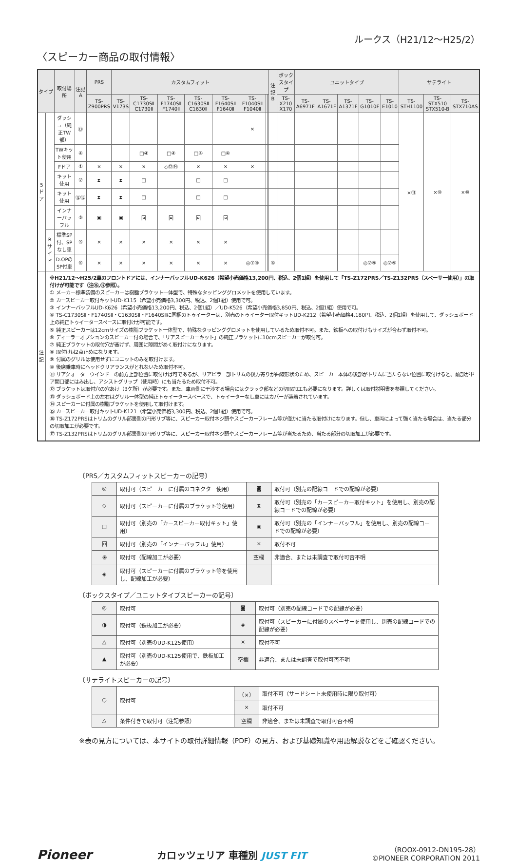ルークス（H21/12〜H25/2）
〈スピーカー商品の取付情報〉
| タイプ | | 取付場所 | 注記 A | PRS | カスタムフィット | | | | | | | | 注記 B | ボックスタイプ | ユニットタイプ | | | | | サテライト | | |
| --- | --- | --- | --- | --- | --- | --- | --- | --- | --- | --- | --- | --- | --- | --- | --- | --- | --- | --- | --- | --- | --- | --- |
| | | | | TS-Z900PRS | TS-V173S | TS-C1730SⅡ C1730Ⅱ | TS-F1740SⅡ F1740Ⅱ | TS-C1630SⅡ C1630Ⅱ | TS-F1640SⅡ F1640Ⅱ | TS-F1040SⅡ F1040Ⅱ | | | | TS-X210 X170 | TS-A6971F | TS-A1671F | TS-A1371F | TS-G1010F | TS-E1010 | TS-STH1100 | TS-STX510 STX510-B | TS-STX710AS |
| 5ドア | | ダッシュ（純正TW部） | ⑬ | | | | | | | × | | | | | | | | | | ×⑪ | ×⑩ | ×⑩ |
| | | TWキット使用 | ④ | | | □④ | □④ | □④ | □④ | | | | | | | | | | | | | |
| | | Fドア | ① | × | × | × | ◇⑫⑭ | × | × | × | | | | | | | | | | | | |
| | | キット使用 | ② | ⧗ | ⧗ | □ | | □ | □ | | | | | | | | | | | | | |
| | | キット使用 | ⑫⑮ | ⧗ | ⧗ | □ | | □ | □ | | | | | | | | | | | | | |
| | | インナーバッフル | ③ | ▣ | ▣ | 回 | 回 | 回 | 回 | | | | | | | | | | | | | |
| | Rサイド | 標準SP付、SPなし車 | ⑤ | × | × | × | × | × | × | | | | | | | | | | | | | |
| | | D.OPのSP付車 | ⑥ | × | × | × | × | × | × | ◎⑦⑧ | | | ⑥ | | | | | ◎⑦⑨ | ◎⑦⑨ | | | |
| 注記 | ※H21/12〜H25/2車のフロントドアには、インナーバッフルUD-K626（希望小売価格13,200円、税込、2個1組）を使用して「TS-Z172PRS／TS-Z132PRS（スペーサー使用）」の取付けが可能です（注⑯,⑰参照）。 ① メーカー標準装備のスピーカーは樹脂ブラケット一体型で、特殊なタッピンググロメットを使用しています。 ② カースピーカー取付キットUD-K115（希望小売価格3,300円、税込、2個1組）使用で可。 ③ インナーバッフルUD-K626（希望小売価格13,200円、税込、2個1組）／UD-K526（希望小売価格3,850円、税込、2個1組）使用で可。 ④ TS-C1730SⅡ・F1740SⅡ・C1630SⅡ・F1640SⅡに同梱のトゥイーターは、別売のトゥイーター取付キットUD-K212（希望小売価格4,180円、税込、2個1組）を使用して、ダッシュボード上の純正トゥイータースペースに取付けが可能です。 ⑤ 純正スピーカーは12cmサイズの樹脂ブラケット一体型で、特殊なタッピンググロメットを使用しているため取付不可。また、鉄板への取付けもサイズが合わず取付不可。 ⑥ ディーラーオプションのスピーカー付の場合で、「リアスピーカーキット」の純正ブラケットに10cmスピーカーが取付可。 ⑦ 純正ブラケットの取付穴が塞げず、周囲に隙間があく取付けになります。 ⑧ 取付けは2点止めになります。 ⑨ 付属のグリルは使用せずにユニットのみを取付けます。 ⑩ 後席乗車時にヘッドクリアランスがとれないため取付不可。 ⑪ リアクォーターウインドーの前方上部位置に取付けは可であるが、リアピラー部トリムの後方寄りが曲線形状のため、スピーカー本体の後部がトリムに当たらない位置に取付けると、前部がドア開口部にはみ出し、アシストグリップ（使用時）にも当たるため取付不可。 ⑫ ブラケットは取付穴の穴あけ（3ケ所）が必要です。また、車両側に干渉する場合にはクラック部などの切取加工も必要になります。詳しくは取付説明書を参照してください。 ⑬ ダッシュボード上の左右はグリル一体型の純正トゥイータースペースで、トゥイーターなし車にはカバーが装着されています。 ⑭ スピーカーに付属の樹脂ブラケットを使用して取付けます。 ⑮ カースピーカー取付キットUD-K121（希望小売価格3,300円、税込、2個1組）使用で可。 ⑯ TS-Z172PRSはトリムのグリル部裏側の円形リブ等に、スピーカー取付ネジ頭やスピーカーフレーム等が僅かに当たる取付けになります。但し、車両によって強く当たる場合は、当たる部分の切取加工が必要です。 ⑰ TS-Z132PRSはトリムのグリル部裏側の円形リブ等に、スピーカー取付ネジ頭やスピーカーフレーム等が当たるため、当たる部分の切取加工が必要です。 | | | | | | | | | | | | | | | | | | | | | |
〔PRS／カスタムフィットスピーカーの記号〕
| ◎ | 取付可（スピーカーに付属のコネクター使用） | ◙ | 取付可（別売の配線コードでの配線が必要） |
| ◇ | 取付可（スピーカーに付属のブラケット等使用） | ⧗ | 取付可（別売の「カースピーカー取付キット」を使用し、別売の配線コードでの配線が必要） |
| □ | 取付可（別売の「カースピーカー取付キット」使用） | ▣ | 取付可（別売の「インナーバッフル」を使用し、別売の配線コードでの配線が必要） |
| 回 | 取付可（別売の「インナーバッフル」使用） | × | 取付不可 |
| ⦿ | 取付可（配線加工が必要） | 空欄 | 非適合、または未調査で取付可否不明 |
| ◈ | 取付可（スピーカーに付属のブラケット等を使用し、配線加工が必要） | | |
〔ボックスタイプ／ユニットタイプスピーカーの記号〕
| ◎ | 取付可 | ◙ | 取付可（別売の配線コードでの配線が必要） |
| ◑ | 取付可（鉄板加工が必要） | ◈ | 取付可（スピーカーに付属のスペーサーを使用し、別売の配線コードでの配線が必要） |
| △ | 取付可（別売のUD-K125使用） | × | 取付不可 |
| ▲ | 取付可（別売のUD-K125使用で、鉄板加工が必要） | 空欄 | 非適合、または未調査で取付可否不明 |
〔サテライトスピーカーの記号〕
| ○ | 取付可 | （×） | 取付不可（サードシート未使用時に限り取付可） |
| | | × | 取付不可 |
| △ | 条件付きで取付可（注記参照） | 空欄 | 非適合、または未調査で取付可否不明 |
※表の見方については、本サイトの取付詳細情報（PDF）の見方、および基礎知識や用語解説などをご確認ください。
Pioneer
カロッツェリア 車種別 JUST FIT
（ROOX-0912-DN195-28）
©PIONEER CORPORATION 2011